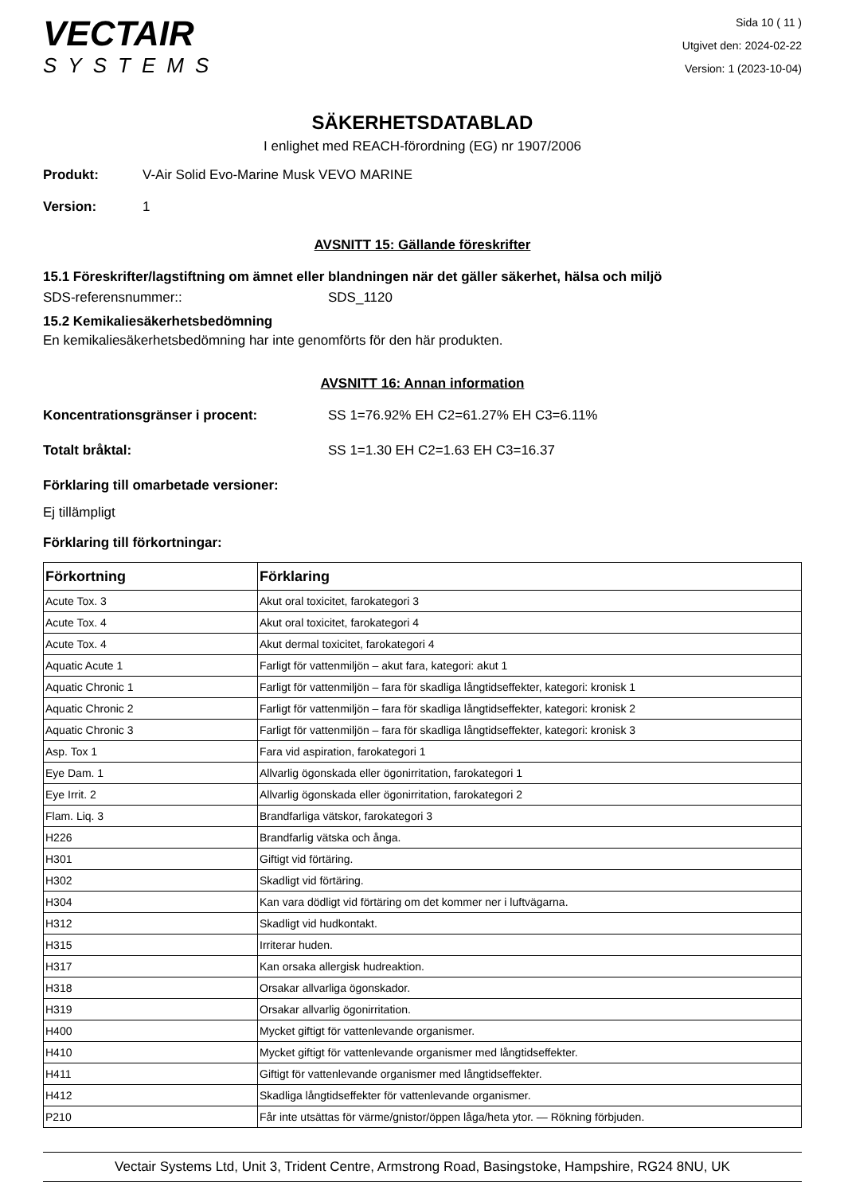VECTAIR
SYSTEMS
Sida 10 ( 11 )
Utgivet den: 2024-02-22
Version: 1 (2023-10-04)
SÄKERHETSDATABLAD
I enlighet med REACH-förordning (EG) nr 1907/2006
Produkt: V-Air Solid Evo-Marine Musk VEVO MARINE
Version: 1
AVSNITT 15: Gällande föreskrifter
15.1 Föreskrifter/lagstiftning om ämnet eller blandningen när det gäller säkerhet, hälsa och miljö
SDS-referensnummer:: SDS_1120
15.2 Kemikaliesäkerhetsbedömning
En kemikaliesäkerhetsbedömning har inte genomförts för den här produkten.
AVSNITT 16: Annan information
Koncentrationsgränser i procent: SS 1=76.92% EH C2=61.27% EH C3=6.11%
Totalt bråktal: SS 1=1.30 EH C2=1.63 EH C3=16.37
Förklaring till omarbetade versioner:
Ej tillämpligt
Förklaring till förkortningar:
| Förkortning | Förklaring |
| --- | --- |
| Acute Tox. 3 | Akut oral toxicitet, farokategori 3 |
| Acute Tox. 4 | Akut oral toxicitet, farokategori 4 |
| Acute Tox. 4 | Akut dermal toxicitet, farokategori 4 |
| Aquatic Acute 1 | Farligt för vattenmiljön – akut fara, kategori: akut 1 |
| Aquatic Chronic 1 | Farligt för vattenmiljön – fara för skadliga långtidseffekter, kategori: kronisk 1 |
| Aquatic Chronic 2 | Farligt för vattenmiljön – fara för skadliga långtidseffekter, kategori: kronisk 2 |
| Aquatic Chronic 3 | Farligt för vattenmiljön – fara för skadliga långtidseffekter, kategori: kronisk 3 |
| Asp. Tox 1 | Fara vid aspiration, farokategori 1 |
| Eye Dam. 1 | Allvarlig ögonskada eller ögonirritation, farokategori 1 |
| Eye Irrit. 2 | Allvarlig ögonskada eller ögonirritation, farokategori 2 |
| Flam. Liq. 3 | Brandfarliga vätskor, farokategori 3 |
| H226 | Brandfarlig vätska och ånga. |
| H301 | Giftigt vid förtäring. |
| H302 | Skadligt vid förtäring. |
| H304 | Kan vara dödligt vid förtäring om det kommer ner i luftvägarna. |
| H312 | Skadligt vid hudkontakt. |
| H315 | Irriterar huden. |
| H317 | Kan orsaka allergisk hudreaktion. |
| H318 | Orsakar allvarliga ögonskador. |
| H319 | Orsakar allvarlig ögonirritation. |
| H400 | Mycket giftigt för vattenlevande organismer. |
| H410 | Mycket giftigt för vattenlevande organismer med långtidseffekter. |
| H411 | Giftigt för vattenlevande organismer med långtidseffekter. |
| H412 | Skadliga långtidseffekter för vattenlevande organismer. |
| P210 | Får inte utsättas för värme/gnistor/öppen låga/heta ytor. — Rökning förbjuden. |
Vectair Systems Ltd, Unit 3, Trident Centre, Armstrong Road, Basingstoke, Hampshire, RG24 8NU, UK